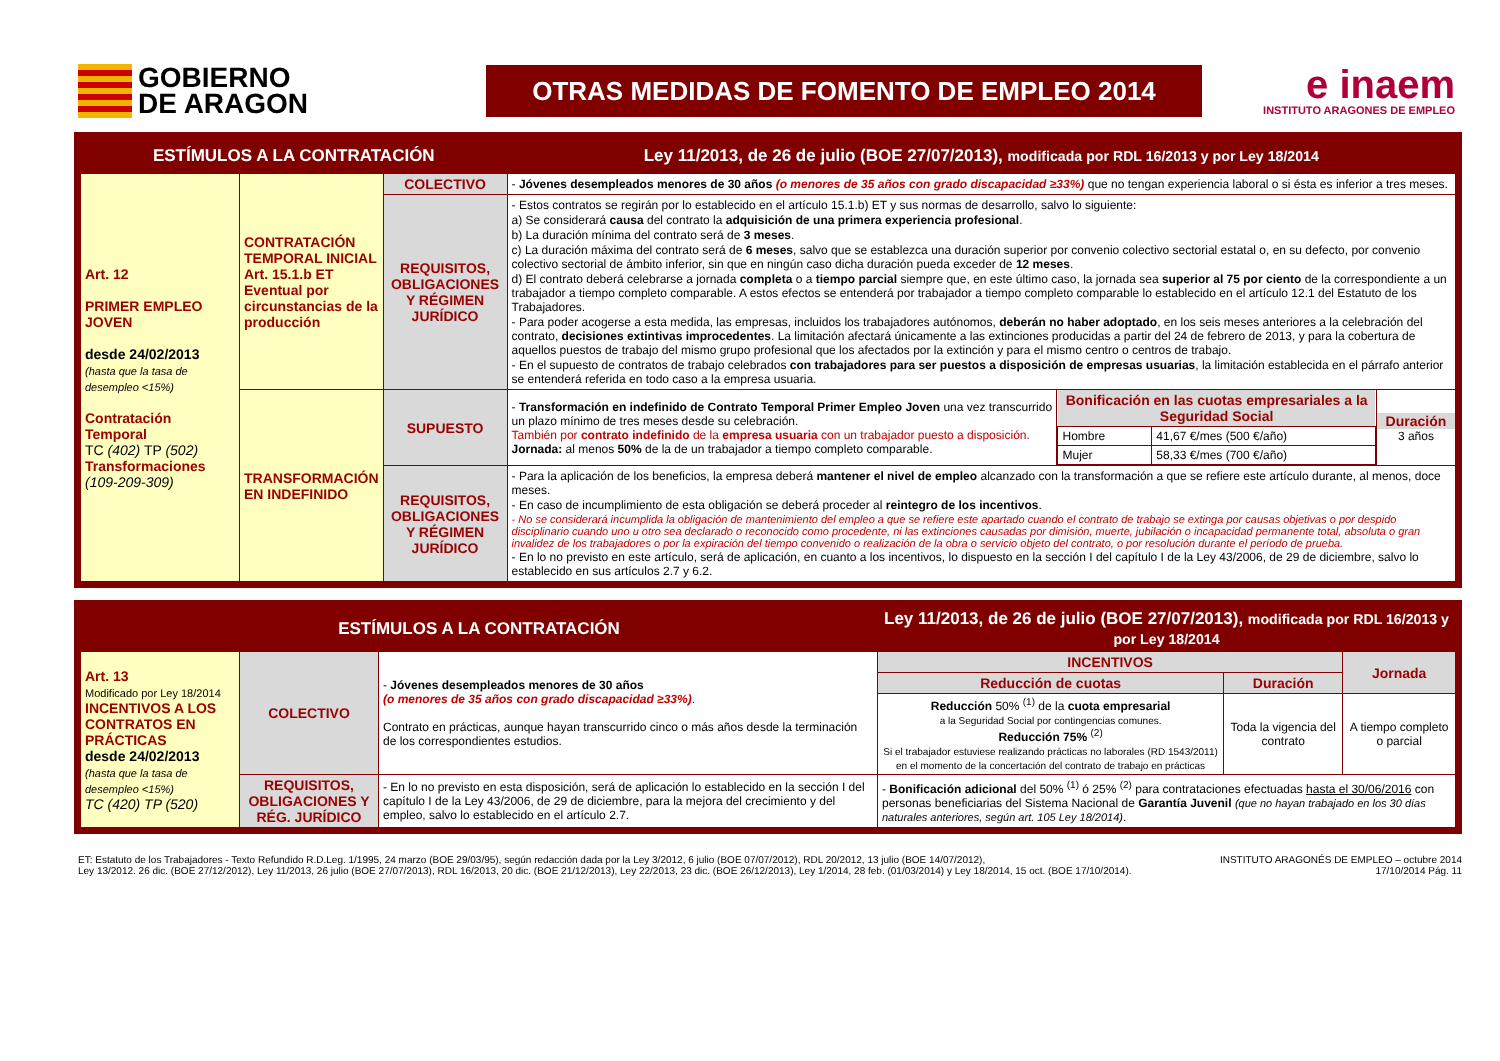GOBIERNO
DE ARAGON
OTRAS MEDIDAS DE FOMENTO DE EMPLEO 2014
e inaem
INSTITUTO ARAGONES DE EMPLEO
| ESTÍMULOS A LA CONTRATACIÓN | | | Ley 11/2013, de 26 de julio (BOE 27/07/2013), modificada por RDL 16/2013 y por Ley 18/2014 | | |
| Art. 12 PRIMER EMPLEO JOVEN desde 24/02/2013 (hasta que la tasa de desempleo <15%) Contratación Temporal TC (402) TP (502) Transformaciones (109-209-309) | CONTRATACIÓN TEMPORAL INICIAL Art. 15.1.b ET Eventual por circunstancias de la producción | COLECTIVO | - Jóvenes desempleados menores de 30 años (o menores de 35 años con grado discapacidad ≥33%) que no tengan experiencia laboral o si ésta es inferior a tres meses. | | |
| | | REQUISITOS, OBLIGACIONES Y RÉGIMEN JURÍDICO | - Estos contratos se regirán por lo establecido en el artículo 15.1.b) ET y sus normas de desarrollo, salvo lo siguiente: a) Se considerará causa del contrato la adquisición de una primera experiencia profesional . b) La duración mínima del contrato será de 3 meses . c) La duración máxima del contrato será de 6 meses , salvo que se establezca una duración superior por convenio colectivo sectorial estatal o, en su defecto, por convenio colectivo sectorial de ámbito inferior, sin que en ningún caso dicha duración pueda exceder de 12 meses . d) El contrato deberá celebrarse a jornada completa o a tiempo parcial siempre que, en este último caso, la jornada sea superior al 75 por ciento de la correspondiente a un trabajador a tiempo completo comparable. A estos efectos se entenderá por trabajador a tiempo completo comparable lo establecido en el artículo 12.1 del Estatuto de los Trabajadores. - Para poder acogerse a esta medida, las empresas, incluidos los trabajadores autónomos, deberán no haber adoptado , en los seis meses anteriores a la celebración del contrato, decisiones extintivas improcedentes . La limitación afectará únicamente a las extinciones producidas a partir del 24 de febrero de 2013, y para la cobertura de aquellos puestos de trabajo del mismo grupo profesional que los afectados por la extinción y para el mismo centro o centros de trabajo. - En el supuesto de contratos de trabajo celebrados con trabajadores para ser puestos a disposición de empresas usuarias , la limitación establecida en el párrafo anterior se entenderá referida en todo caso a la empresa usuaria. | | |
| | TRANSFORMACIÓN EN INDEFINIDO | SUPUESTO | - Transformación en indefinido de Contrato Temporal Primer Empleo Joven una vez transcurrido un plazo mínimo de tres meses desde su celebración. También por contrato indefinido de la empresa usuaria con un trabajador puesto a disposición. Jornada: al menos 50% de la de un trabajador a tiempo completo comparable. | / Bonificación en las cuotas empresariales a la Seguridad Social / / / Hombre / 41,67 €/mes (500 €/año) / / Mujer / 58,33 €/mes (700 €/año) / | Duración 3 años |
| | | REQUISITOS, OBLIGACIONES Y RÉGIMEN JURÍDICO | - Para la aplicación de los beneficios, la empresa deberá mantener el nivel de empleo alcanzado con la transformación a que se refiere este artículo durante, al menos, doce meses. - En caso de incumplimiento de esta obligación se deberá proceder al reintegro de los incentivos . - No se considerará incumplida la obligación de mantenimiento del empleo a que se refiere este apartado cuando el contrato de trabajo se extinga por causas objetivas o por despido disciplinario cuando uno u otro sea declarado o reconocido como procedente, ni las extinciones causadas por dimisión, muerte, jubilación o incapacidad permanente total, absoluta o gran invalidez de los trabajadores o por la expiración del tiempo convenido o realización de la obra o servicio objeto del contrato, o por resolución durante el período de prueba. - En lo no previsto en este artículo, será de aplicación, en cuanto a los incentivos, lo dispuesto en la sección I del capítulo I de la Ley 43/2006, de 29 de diciembre, salvo lo establecido en sus artículos 2.7 y 6.2. | | |
| ESTÍMULOS A LA CONTRATACIÓN | | | Ley 11/2013, de 26 de julio (BOE 27/07/2013), modificada por RDL 16/2013 y por Ley 18/2014 | | |
| Art. 13 Modificado por Ley 18/2014 INCENTIVOS A LOS CONTRATOS EN PRÁCTICAS desde 24/02/2013 (hasta que la tasa de desempleo <15%) TC (420) TP (520) | COLECTIVO | - Jóvenes desempleados menores de 30 años (o menores de 35 años con grado discapacidad ≥33%) . Contrato en prácticas, aunque hayan transcurrido cinco o más años desde la terminación de los correspondientes estudios. | INCENTIVOS | | Jornada |
| | | | Reducción de cuotas | Duración | |
| | | | Reducción 50% <sup>(1)</sup> de la cuota empresarial a la Seguridad Social por contingencias comunes. Reducción 75% <sup>(2)</sup> Si el trabajador estuviese realizando prácticas no laborales (RD 1543/2011) en el momento de la concertación del contrato de trabajo en prácticas | Toda la vigencia del contrato | A tiempo completo o parcial |
| | REQUISITOS, OBLIGACIONES Y RÉG. JURÍDICO | - En lo no previsto en esta disposición, será de aplicación lo establecido en la sección I del capítulo I de la Ley 43/2006, de 29 de diciembre, para la mejora del crecimiento y del empleo, salvo lo establecido en el artículo 2.7. | - Bonificación adicional del 50% <sup>(1)</sup> ó 25% <sup>(2)</sup> para contrataciones efectuadas hasta el 30/06/2016 con personas beneficiarias del Sistema Nacional de Garantía Juvenil (que no hayan trabajado en los 30 días naturales anteriores, según art. 105 Ley 18/2014) . | | |
ET: Estatuto de los Trabajadores - Texto Refundido R.D.Leg. 1/1995, 24 marzo (BOE 29/03/95), según redacción dada por la Ley 3/2012, 6 julio (BOE 07/07/2012), RDL 20/2012, 13 julio (BOE 14/07/2012),
Ley 13/2012. 26 dic. (BOE 27/12/2012), Ley 11/2013, 26 julio (BOE 27/07/2013), RDL 16/2013, 20 dic. (BOE 21/12/2013), Ley 22/2013, 23 dic. (BOE 26/12/2013), Ley 1/2014, 28 feb. (01/03/2014) y Ley 18/2014, 15 oct. (BOE 17/10/2014).
INSTITUTO ARAGONÉS DE EMPLEO – octubre 2014
17/10/2014 Pág. 11